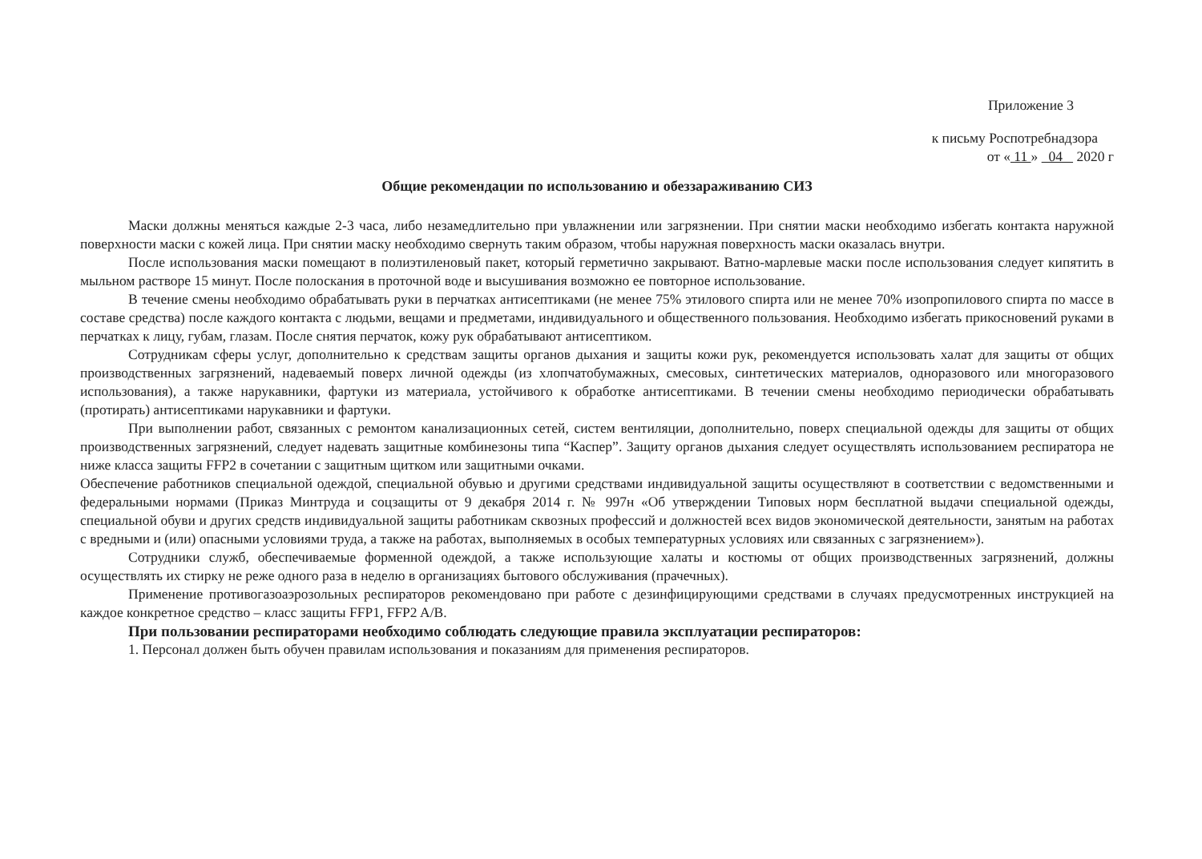Приложение 3
к письму Роспотребнадзора
от « 11 » 04 2020 г
Общие рекомендации по использованию и обеззараживанию СИЗ
Маски должны меняться каждые 2-3 часа, либо незамедлительно при увлажнении или загрязнении. При снятии маски необходимо избегать контакта наружной поверхности маски с кожей лица. При снятии маску необходимо свернуть таким образом, чтобы наружная поверхность маски оказалась внутри.
После использования маски помещают в полиэтиленовый пакет, который герметично закрывают. Ватно-марлевые маски после использования следует кипятить в мыльном растворе 15 минут. После полоскания в проточной воде и высушивания возможно ее повторное использование.
В течение смены необходимо обрабатывать руки в перчатках антисептиками (не менее 75% этилового спирта или не менее 70% изопропилового спирта по массе в составе средства) после каждого контакта с людьми, вещами и предметами, индивидуального и общественного пользования. Необходимо избегать прикосновений руками в перчатках к лицу, губам, глазам. После снятия перчаток, кожу рук обрабатывают антисептиком.
Сотрудникам сферы услуг, дополнительно к средствам защиты органов дыхания и защиты кожи рук, рекомендуется использовать халат для защиты от общих производственных загрязнений, надеваемый поверх личной одежды (из хлопчатобумажных, смесовых, синтетических материалов, одноразового или многоразового использования), а также нарукавники, фартуки из материала, устойчивого к обработке антисептиками. В течении смены необходимо периодически обрабатывать (протирать) антисептиками нарукавники и фартуки.
При выполнении работ, связанных с ремонтом канализационных сетей, систем вентиляции, дополнительно, поверх специальной одежды для защиты от общих производственных загрязнений, следует надевать защитные комбинезоны типа “Каспер”. Защиту органов дыхания следует осуществлять использованием респиратора не ниже класса защиты FFP2 в сочетании с защитным щитком или защитными очками.
Обеспечение работников специальной одеждой, специальной обувью и другими средствами индивидуальной защиты осуществляют в соответствии с ведомственными и федеральными нормами (Приказ Минтруда и соцзащиты от 9 декабря 2014 г. № 997н «Об утверждении Типовых норм бесплатной выдачи специальной одежды, специальной обуви и других средств индивидуальной защиты работникам сквозных профессий и должностей всех видов экономической деятельности, занятым на работах с вредными и (или) опасными условиями труда, а также на работах, выполняемых в особых температурных условиях или связанных с загрязнением»).
Сотрудники служб, обеспечиваемые форменной одеждой, а также использующие халаты и костюмы от общих производственных загрязнений, должны осуществлять их стирку не реже одного раза в неделю в организациях бытового обслуживания (прачечных).
Применение противогазоаэрозольных респираторов рекомендовано при работе с дезинфицирующими средствами в случаях предусмотренных инструкцией на каждое конкретное средство – класс защиты FFP1, FFP2 A/B.
При пользовании респираторами необходимо соблюдать следующие правила эксплуатации респираторов:
1. Персонал должен быть обучен правилам использования и показаниям для применения респираторов.